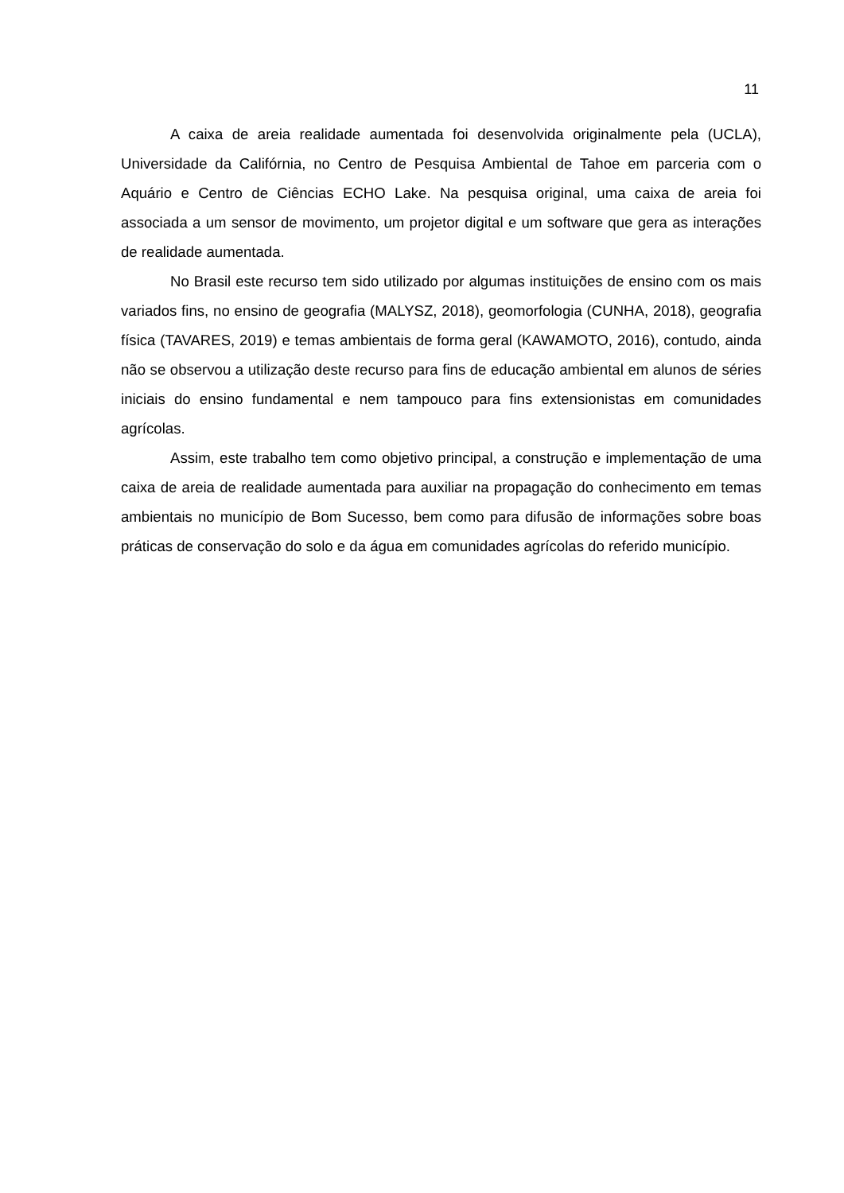11
A caixa de areia realidade aumentada foi desenvolvida originalmente pela (UCLA), Universidade da Califórnia, no Centro de Pesquisa Ambiental de Tahoe em parceria com o Aquário e Centro de Ciências ECHO Lake. Na pesquisa original, uma caixa de areia foi associada a um sensor de movimento, um projetor digital e um software que gera as interações de realidade aumentada.
No Brasil este recurso tem sido utilizado por algumas instituições de ensino com os mais variados fins, no ensino de geografia (MALYSZ, 2018), geomorfologia (CUNHA, 2018), geografia física (TAVARES, 2019) e temas ambientais de forma geral (KAWAMOTO, 2016), contudo, ainda não se observou a utilização deste recurso para fins de educação ambiental em alunos de séries iniciais do ensino fundamental e nem tampouco para fins extensionistas em comunidades agrícolas.
Assim, este trabalho tem como objetivo principal, a construção e implementação de uma caixa de areia de realidade aumentada para auxiliar na propagação do conhecimento em temas ambientais no município de Bom Sucesso, bem como para difusão de informações sobre boas práticas de conservação do solo e da água em comunidades agrícolas do referido município.